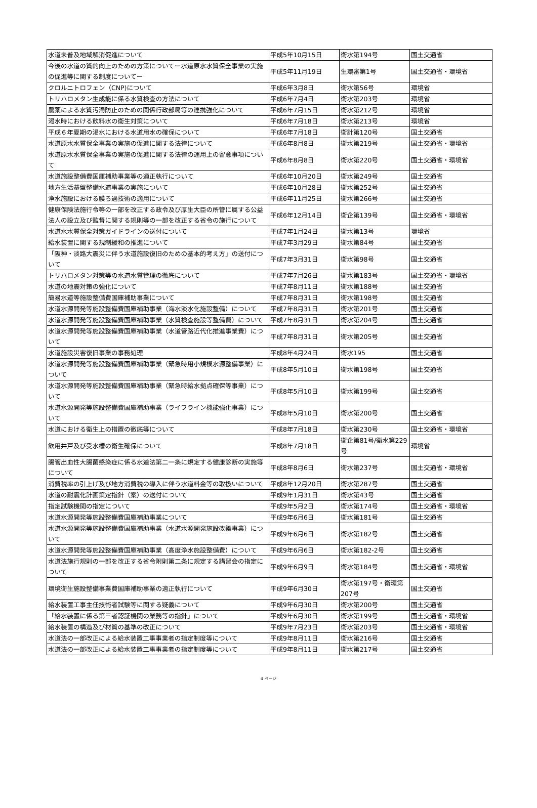| 水道未普及地域解消促進について | 平成5年10月15日 | 衛水第194号 | 国土交通省 |
| 今後の水道の質的向上のための方策についてー水道原水水質保全事業の実施の促進等に関する制度についてー | 平成5年11月19日 | 生環審第1号 | 国土交通省・環境省 |
| クロルニトロフェン（CNP)について | 平成6年3月8日 | 衛水第56号 | 環境省 |
| トリハロメタン生成能に係る水質検査の方法について | 平成6年7月4日 | 衛水第203号 | 環境省 |
| 農薬による水質汚濁防止のための関係行政部局等の連携強化について | 平成6年7月15日 | 衛水第212号 | 環境省 |
| 渇水時における飲料水の衛生対策について | 平成6年7月18日 | 衛水第213号 | 環境省 |
| 平成６年夏期の渇水における水道用水の確保について | 平成6年7月18日 | 衛計第120号 | 国土交通省 |
| 水道原水水質保全事業の実施の促進に関する法律について | 平成6年8月8日 | 衛水第219号 | 国土交通省・環境省 |
| 水道原水水質保全事業の実施の促進に関する法律の運用上の留意事項について | 平成6年8月8日 | 衛水第220号 | 国土交通省・環境省 |
| 水道施設整備費国庫補助事業等の適正執行について | 平成6年10月20日 | 衛水第249号 | 国土交通省 |
| 地方生活基盤整備水道事業の実施について | 平成6年10月28日 | 衛水第252号 | 国土交通省 |
| 浄水施設における膜ろ過技術の適用について | 平成6年11月25日 | 衛水第266号 | 国土交通省 |
| 健康保険法施行令等の一部を改正する政令及び厚生大臣の所管に属する公益法人の設立及び監督に関する規則等の一部を改正する省令の施行について | 平成6年12月14日 | 衛企第139号 | 国土交通省・環境省 |
| 水道水水質保全対策ガイドラインの送付について | 平成7年1月24日 | 衛水第13号 | 環境省 |
| 給水装置に関する規制緩和の推進について | 平成7年3月29日 | 衛水第84号 | 国土交通省 |
| 「阪神・淡路大震災に伴う水道施設復旧のための基本的考え方」の送付について | 平成7年3月31日 | 衛水第98号 | 国土交通省 |
| トリハロメタン対策等の水道水質管理の徹底について | 平成7年7月26日 | 衛水第183号 | 国土交通省・環境省 |
| 水道の地震対策の強化について | 平成7年8月11日 | 衛水第188号 | 国土交通省 |
| 簡易水道等施設整備費国庫補助事業について | 平成7年8月31日 | 衛水第198号 | 国土交通省 |
| 水道水源開発等施設整備費国庫補助事業（海水淡水化施設整備）について | 平成7年8月31日 | 衛水第201号 | 国土交通省 |
| 水道水源開発等施設整備費国庫補助事業（水質検査施設等整備費）について | 平成7年8月31日 | 衛水第204号 | 国土交通省 |
| 水道水源開発等施設整備費国庫補助事業（水道管路近代化推進事業費）について | 平成7年8月31日 | 衛水第205号 | 国土交通省 |
| 水道施設災害復旧事業の事務処理 | 平成8年4月24日 | 衛水195 | 国土交通省 |
| 水道水源開発等施設整備費国庫補助事業（緊急時用小規模水源整備事業）について | 平成8年5月10日 | 衛水第198号 | 国土交通省 |
| 水道水源開発等施設整備費国庫補助事業（緊急時給水拠点確保等事業）について | 平成8年5月10日 | 衛水第199号 | 国土交通省 |
| 水道水源開発等施設整備費国庫補助事業（ライフライン機能強化事業）について | 平成8年5月10日 | 衛水第200号 | 国土交通省 |
| 水道における衛生上の措置の徹底等について | 平成8年7月18日 | 衛水第230号 | 国土交通省・環境省 |
| 飲用井戸及び受水槽の衛生確保について | 平成8年7月18日 | 衛企第81号/衛水第229号 | 環境省 |
| 腸管出血性大腸菌感染症に係る水道法第二一条に規定する健康診断の実施等について | 平成8年8月6日 | 衛水第237号 | 国土交通省・環境省 |
| 消費税率の引上げ及び地方消費税の導入に伴う水道料金等の取扱いについて | 平成8年12月20日 | 衛水第287号 | 国土交通省 |
| 水道の耐震化計画策定指針（案）の送付について | 平成9年1月31日 | 衛水第43号 | 国土交通省 |
| 指定試験機関の指定について | 平成9年5月2日 | 衛水第174号 | 国土交通省・環境省 |
| 水道水源開発等施設整備費国庫補助事業について | 平成9年6月6日 | 衛水第181号 | 国土交通省 |
| 水道水源開発等施設整備費国庫補助事業（水道水源開発施設改築事業）について | 平成9年6月6日 | 衛水第182号 | 国土交通省 |
| 水道水源開発等施設整備費国庫補助事業（高度浄水施設整備費）について | 平成9年6月6日 | 衛水第182-2号 | 国土交通省 |
| 水道法施行規則の一部を改正する省令附則第二条に規定する講習会の指定について | 平成9年6月9日 | 衛水第184号 | 国土交通省・環境省 |
| 環境衛生施設整備事業費国庫補助事業の適正執行について | 平成9年6月30日 | 衛水第197号・衛環第207号 | 国土交通省 |
| 給水装置工事主任技術者試験等に関する疑義について | 平成9年6月30日 | 衛水第200号 | 国土交通省 |
| 「給水装置に係る第三者認証機関の業務等の指針」について | 平成9年6月30日 | 衛水第199号 | 国土交通省・環境省 |
| 給水装置の構造及び材質の基準の改正について | 平成9年7月23日 | 衛水第203号 | 国土交通省・環境省 |
| 水道法の一部改正による給水装置工事事業者の指定制度等について | 平成9年8月11日 | 衛水第216号 | 国土交通省 |
| 水道法の一部改正による給水装置工事事業者の指定制度等について | 平成9年8月11日 | 衛水第217号 | 国土交通省 |
4 ページ